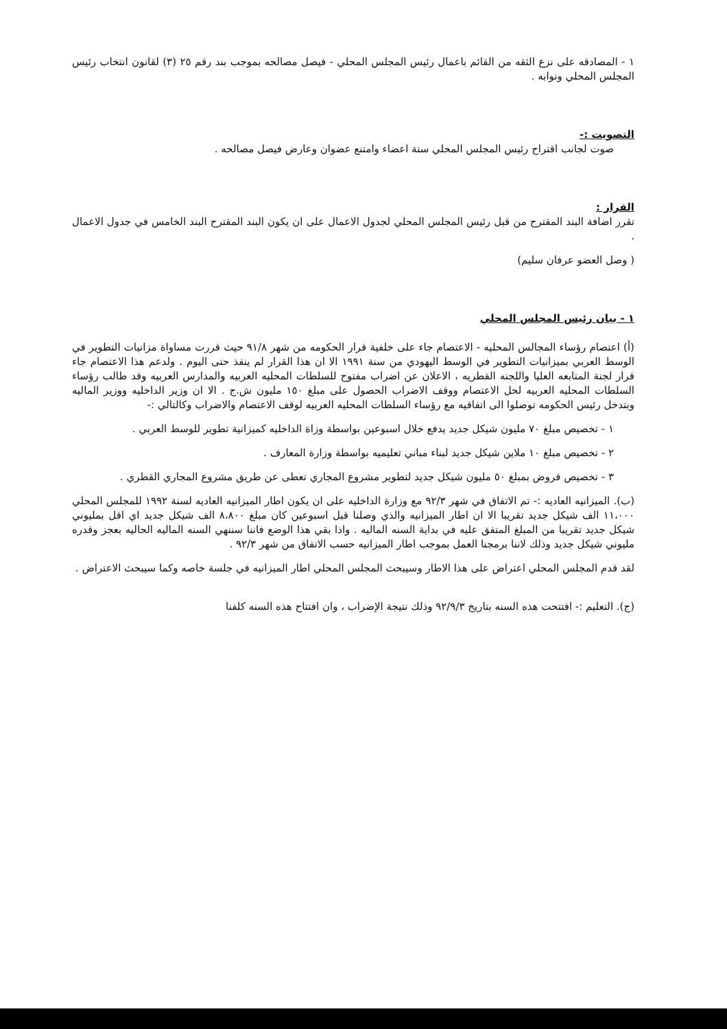١ - المصادقه على نزع الثقه من القائم باعمال رئيس المجلس المحلي - فيصل مصالحه بموجب بند رقم ٢٥ (٣) لقانون انتخاب رئيس المجلس المحلي ونوابه .
التصويت :-
صوت لجانب اقتراح رئيس المجلس المحلي ستة اعضاء وامتنع عضوان وعارض فيصل مصالحه .
القرار :
تقرر اضافة البند المقترح من قبل رئيس المجلس المحلي لجدول الاعمال على ان يكون البند المقترح البند الخامس في جدول الاعمال .
( وصل العضو عرفان سليم)
١ - بيان رئيس المجلس المحلي
(أ) اعتصام رؤساء المجالس المحليه - الاعتصام جاء على خلفية قرار الحكومه من شهر ٩١/٨ حيث قررت مساواة مزانيات التطوير في الوسط العربي بميزانيات التطوير في الوسط اليهودي من سنة ١٩٩١ الا ان هذا القرار لم ينفذ حتى اليوم . ولدعم هذا الاعتصام جاء قرار لجنة المتابعه العليا واللجنه القطريه ، الاعلان عن اضراب مفتوح للسلطات المحليه العربيه والمدارس العربيه وقد طالب رؤساء السلطات المحليه العربيه لحل الاعتصام ووقف الاضراب الحصول على مبلغ ١٥٠ مليون ش.ج . الا ان وزير الداخليه ووزير الماليه وبتدخل رئيس الحكومه توصلوا الى اتفاقيه مع رؤساء السلطات المحليه العربيه لوقف الاعتصام والاضراب وكالتالي :-
١ - تخصيص مبلغ ٧٠ مليون شيكل جديد يدفع خلال اسبوعين بواسطة وزاة الداخليه كميزانية تطوير للوسط العربي .
٢ - تخصيص مبلغ ١٠ ملاين شيكل جديد لبناء مباني تعليميه بواسطة وزارة المعارف .
٣ - تخصيص قروض بمبلغ ٥٠ مليون شيكل جديد لتطوير مشروع المجاري تعطى عن طريق مشروع المجاري القطري .
(ب). الميزانيه العاديه :- تم الاتفاق في شهر ٩٢/٣ مع وزارة الداخليه على ان يكون اطار الميزانيه العاديه لسنة ١٩٩٢ للمجلس المحلي ١١،٠٠٠ الف شيكل جديد تقريبا الا ان اطار الميزانيه والذي وصلنا قبل اسبوعين كان مبلغ ٨،٨٠٠ الف شيكل جديد اي اقل بمليوني شيكل جديد تقريبا من المبلغ المتفق عليه في بداية السنه الماليه . واذا بقي هذا الوضع فاننا سننهي السنه الماليه الحاليه بعجز وقدره مليوني شيكل جديد وذلك لاننا برمجنا العمل بموجب اطار الميزانيه حسب الاتفاق من شهر ٩٢/٣ .
لقد قدم المجلس المحلي اعتراض على هذا الاطار وسيبحث المجلس المحلي اطار الميزانيه في جلسة خاصه وكما سيبحث الاعتراض .
(ج). التعليم :- افتتحت هذه السنه بتاريخ ٩٢/٩/٣ وذلك نتيجة الإضراب ، وان افتتاح هذه السنه كلفنا